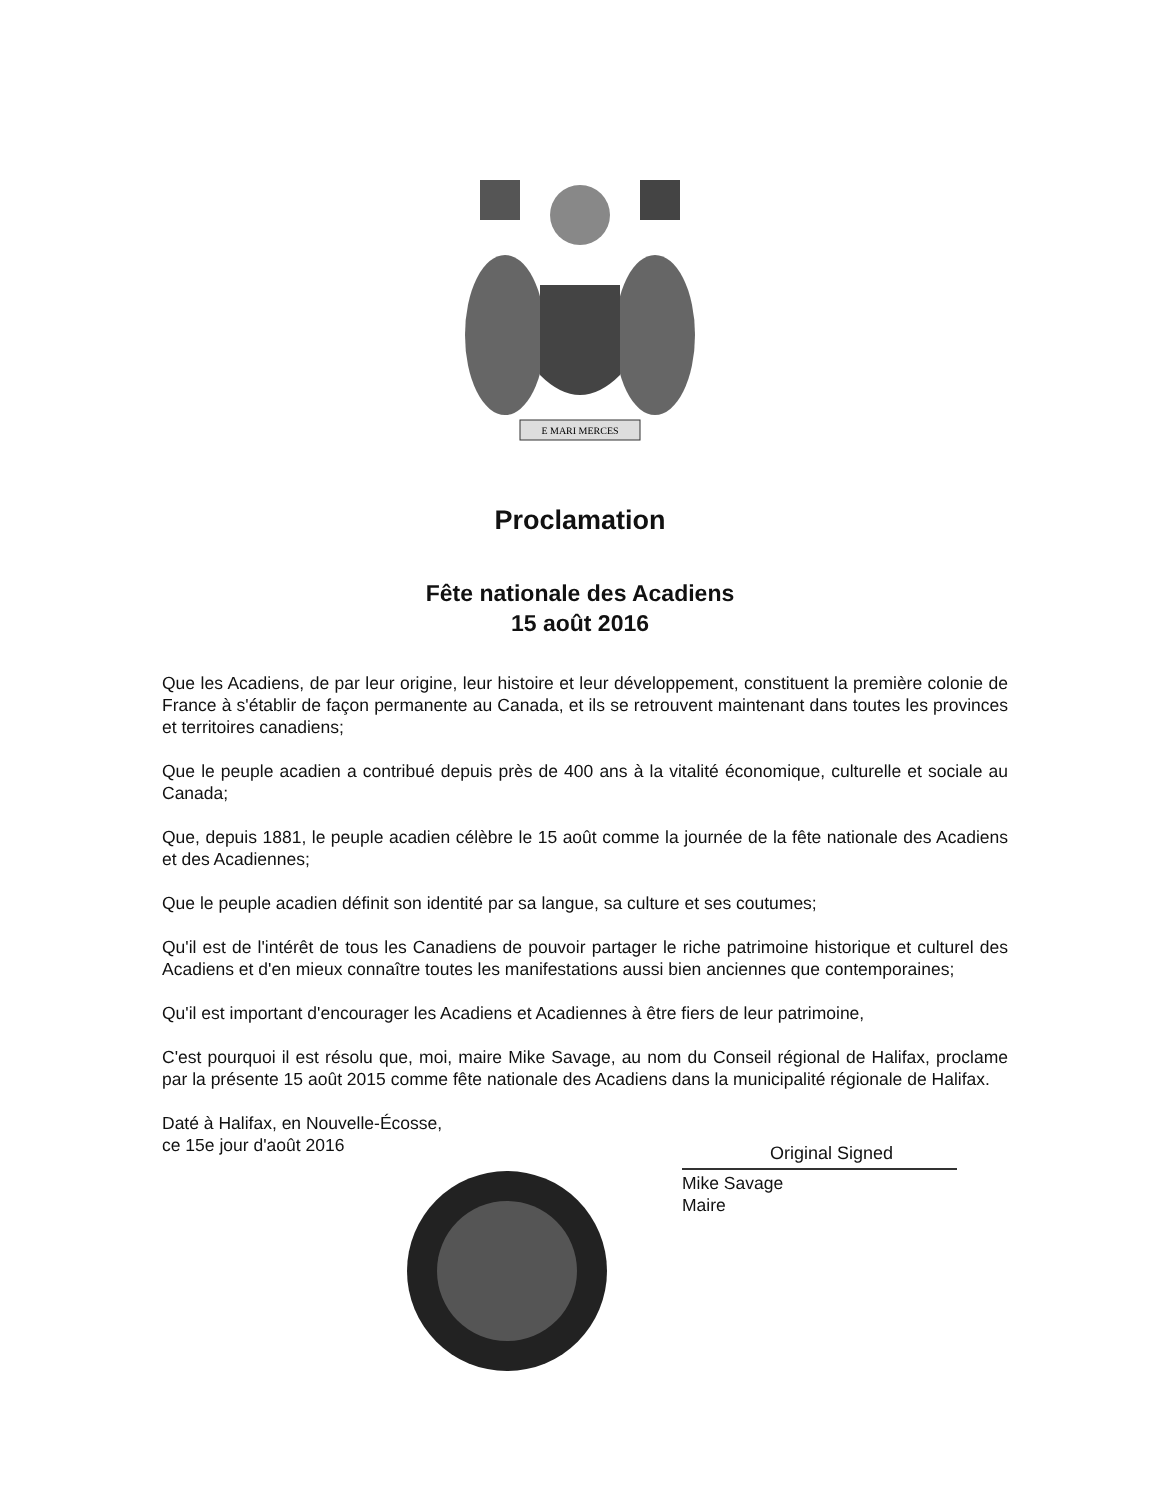E MARI MERCES
Proclamation
Fête nationale des Acadiens
15 août 2016
Que les Acadiens, de par leur origine, leur histoire et leur développement, constituent la première colonie de France à s'établir de façon permanente au Canada, et ils se retrouvent maintenant dans toutes les provinces et territoires canadiens;
Que le peuple acadien a contribué depuis près de 400 ans à la vitalité économique, culturelle et sociale au Canada;
Que, depuis 1881, le peuple acadien célèbre le 15 août comme la journée de la fête nationale des Acadiens et des Acadiennes;
Que le peuple acadien définit son identité par sa langue, sa culture et ses coutumes;
Qu'il est de l'intérêt de tous les Canadiens de pouvoir partager le riche patrimoine historique et culturel des Acadiens et d'en mieux connaître toutes les manifestations aussi bien anciennes que contemporaines;
Qu'il est important d'encourager les Acadiens et Acadiennes à être fiers de leur patrimoine,
C'est pourquoi il est résolu que, moi, maire Mike Savage, au nom du Conseil régional de Halifax, proclame par la présente 15 août 2015 comme fête nationale des Acadiens dans la municipalité régionale de Halifax.
Daté à Halifax, en Nouvelle-Écosse,
ce 15e jour d'août 2016
Original Signed
Mike Savage
Maire